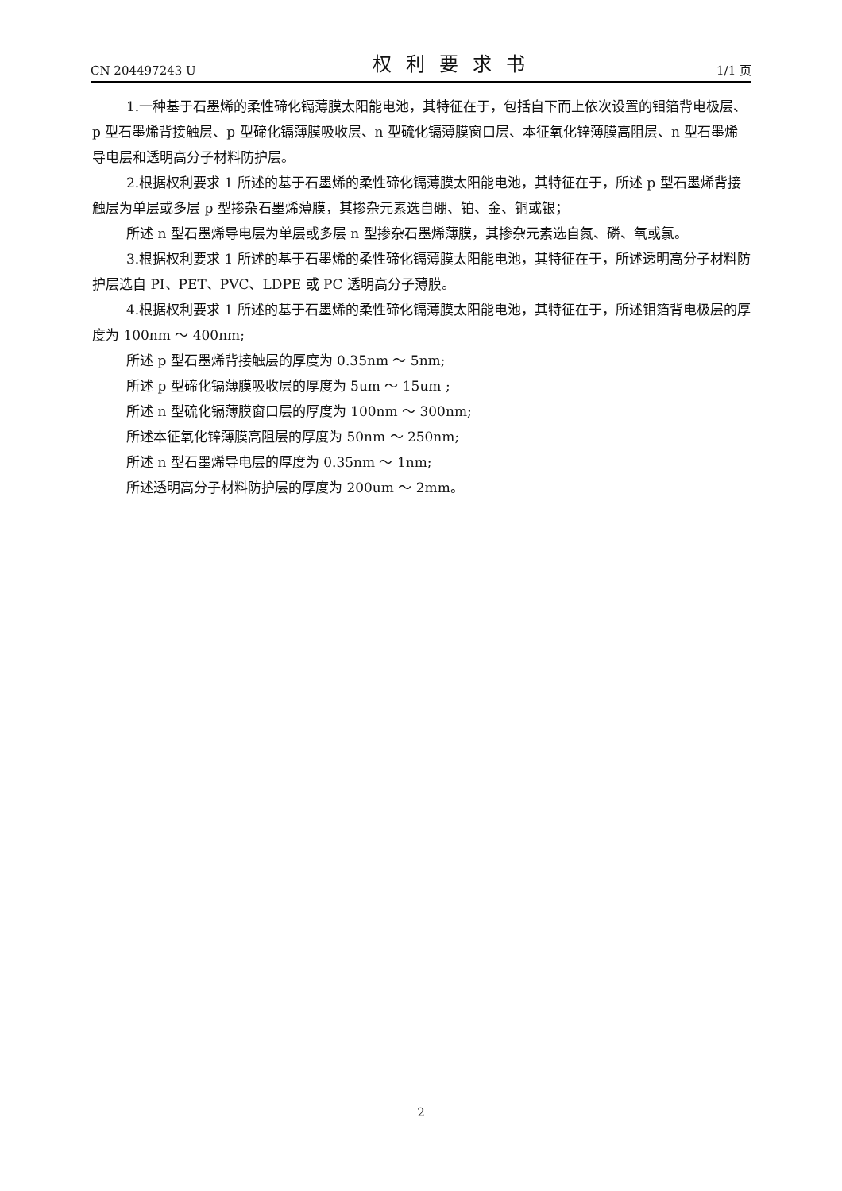CN 204497243 U 权利要求书 1/1 页
1.一种基于石墨烯的柔性碲化镉薄膜太阳能电池，其特征在于，包括自下而上依次设置的钼箔背电极层、p 型石墨烯背接触层、p 型碲化镉薄膜吸收层、n 型硫化镉薄膜窗口层、本征氧化锌薄膜高阻层、n 型石墨烯导电层和透明高分子材料防护层。
2.根据权利要求 1 所述的基于石墨烯的柔性碲化镉薄膜太阳能电池，其特征在于，所述 p 型石墨烯背接触层为单层或多层 p 型掺杂石墨烯薄膜，其掺杂元素选自硼、铂、金、铜或银；
所述 n 型石墨烯导电层为单层或多层 n 型掺杂石墨烯薄膜，其掺杂元素选自氮、磷、氧或氯。
3.根据权利要求 1 所述的基于石墨烯的柔性碲化镉薄膜太阳能电池，其特征在于，所述透明高分子材料防护层选自 PI、PET、PVC、LDPE 或 PC 透明高分子薄膜。
4.根据权利要求 1 所述的基于石墨烯的柔性碲化镉薄膜太阳能电池，其特征在于，所述钼箔背电极层的厚度为 100nm ～ 400nm;
所述 p 型石墨烯背接触层的厚度为 0.35nm ～ 5nm;
所述 p 型碲化镉薄膜吸收层的厚度为 5um ～ 15um ;
所述 n 型硫化镉薄膜窗口层的厚度为 100nm ～ 300nm;
所述本征氧化锌薄膜高阻层的厚度为 50nm ～ 250nm;
所述 n 型石墨烯导电层的厚度为 0.35nm ～ 1nm;
所述透明高分子材料防护层的厚度为 200um ～ 2mm。
2